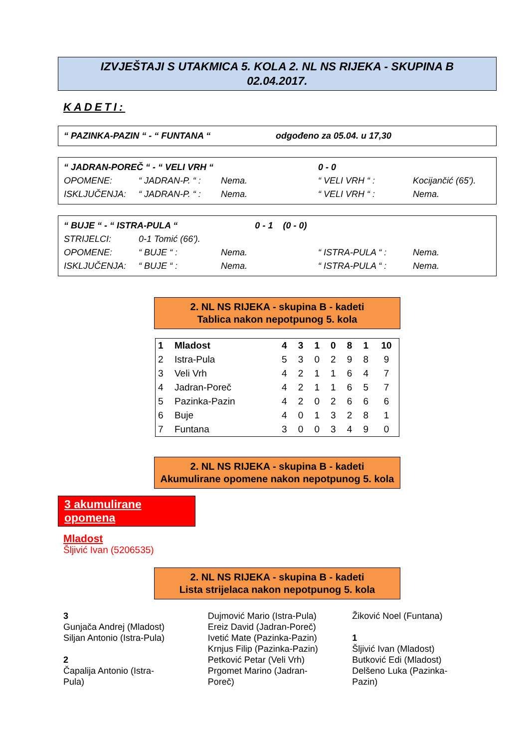IZVJEŠTAJI S UTAKMICA 5. KOLA 2. NL NS RIJEKA - SKUPINA B
02.04.2017.
KADETI:
| “ PAZINKA-PAZIN “ - “ FUNTANA “ | odgođeno za 05.04. u 17,30 |
| “ JADRAN-POREČ “ - “ VELI VRH “ | | | 0 - 0 | |
| OPOMENE: | “ JADRAN-P. “ : | Nema. | “ VELI VRH “ : | Kocijančić (65'). |
| ISKLJUČENJA: | “ JADRAN-P. “ : | Nema. | “ VELI VRH “ : | Nema. |
| “ BUJE “ - “ ISTRA-PULA “ 0 - 1 (0 - 0) | | | | |
| STRIJELCI: | 0-1 Tomić (66'). | | | |
| OPOMENE: | “ BUJE “ : | Nema. | “ ISTRA-PULA “ : | Nema. |
| ISKLJUČENJA: | “ BUJE “ : | Nema. | “ ISTRA-PULA “ : | Nema. |
2. NL NS RIJEKA - skupina B - kadeti
Tablica nakon nepotpunog 5. kola
| 1 | Mladost | 4 | 3 | 1 | 0 | 8 | 1 | 10 |
| 2 | Istra-Pula | 5 | 3 | 0 | 2 | 9 | 8 | 9 |
| 3 | Veli Vrh | 4 | 2 | 1 | 1 | 6 | 4 | 7 |
| 4 | Jadran-Poreč | 4 | 2 | 1 | 1 | 6 | 5 | 7 |
| 5 | Pazinka-Pazin | 4 | 2 | 0 | 2 | 6 | 6 | 6 |
| 6 | Buje | 4 | 0 | 1 | 3 | 2 | 8 | 1 |
| 7 | Funtana | 3 | 0 | 0 | 3 | 4 | 9 | 0 |
2. NL NS RIJEKA - skupina B - kadeti
Akumulirane opomene nakon nepotpunog 5. kola
3 akumulirane opomena
Mladost
Šljivić Ivan (5206535)
2. NL NS RIJEKA - skupina B - kadeti
Lista strijelaca nakon nepotpunog 5. kola
3
Gunjača Andrej (Mladost)
Siljan Antonio (Istra-Pula)
2
Čapalija Antonio (Istra-
Pula)
Dujmović Mario (Istra-Pula)
Ereiz David (Jadran-Poreč)
Ivetić Mate (Pazinka-Pazin)
Krnjus Filip (Pazinka-Pazin)
Petković Petar (Veli Vrh)
Prgomet Marino (Jadran-
Poreč)
Žiković Noel (Funtana)
1
Šljivić Ivan (Mladost)
Butković Edi (Mladost)
Delšeno Luka (Pazinka-
Pazin)